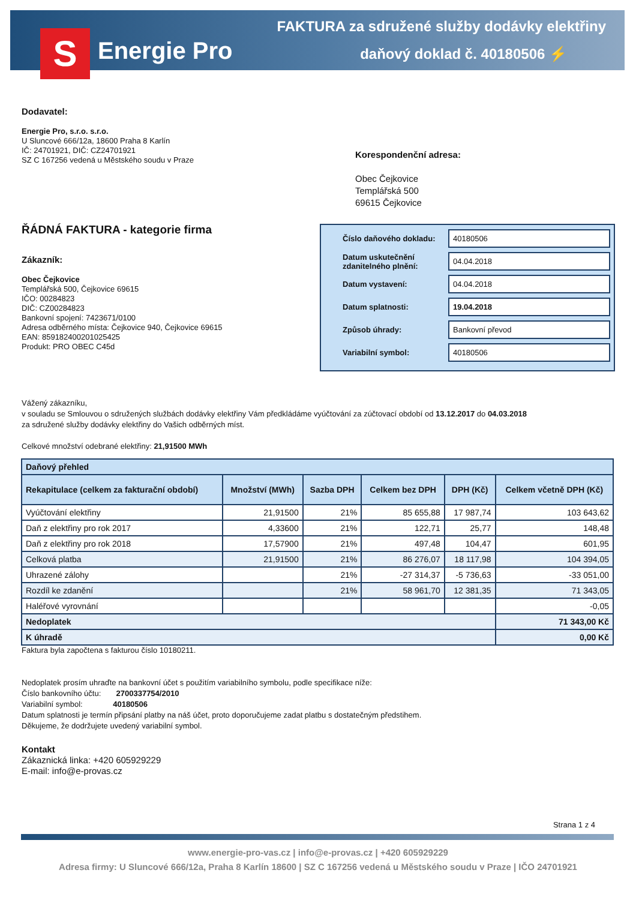S Energie Pro
FAKTURA za sdružené služby dodávky elektřiny
daňový doklad č. 40180506 ⚡
Dodavatel:
Energie Pro, s.r.o. s.r.o.
U Sluncové 666/12a, 18600 Praha 8 Karlín
IČ: 24701921, DIČ: CZ24701921
SZ C 167256 vedená u Městského soudu v Praze
Korespondenční adresa:
Obec Čejkovice
Templářská 500
69615 Čejkovice
ŘÁDNÁ FAKTURA - kategorie firma
Zákazník:
Obec Čejkovice
Templářská 500, Čejkovice 69615
IČO: 00284823
DIČ: CZ00284823
Bankovní spojení: 7423671/0100
Adresa odběrného místa: Čejkovice 940, Čejkovice 69615
EAN: 859182400201025425
Produkt: PRO OBEC C45d
| Číslo daňového dokladu: | 40180506 |
| Datum uskutečnění zdanitelného plnění: | 04.04.2018 |
| Datum vystavení: | 04.04.2018 |
| Datum splatnosti: | 19.04.2018 |
| Způsob úhrady: | Bankovní převod |
| Variabilní symbol: | 40180506 |
Vážený zákazníku,
v souladu se Smlouvou o sdružených službách dodávky elektřiny Vám předkládáme vyúčtování za zúčtovací období od 13.12.2017 do 04.03.2018
za sdružené služby dodávky elektřiny do Vašich odběrných míst.
Celkové množství odebrané elektřiny: 21,91500 MWh
| Daňový přehled | | | | | |
| --- | --- | --- | --- | --- | --- |
| Rekapitulace (celkem za fakturační období) | Množství (MWh) | Sazba DPH | Celkem bez DPH | DPH (Kč) | Celkem včetně DPH (Kč) |
| Vyúčtování elektřiny | 21,91500 | 21% | 85 655,88 | 17 987,74 | 103 643,62 |
| Daň z elektřiny pro rok 2017 | 4,33600 | 21% | 122,71 | 25,77 | 148,48 |
| Daň z elektřiny pro rok 2018 | 17,57900 | 21% | 497,48 | 104,47 | 601,95 |
| Celková platba | 21,91500 | 21% | 86 276,07 | 18 117,98 | 104 394,05 |
| Uhrazené zálohy | | 21% | -27 314,37 | -5 736,63 | -33 051,00 |
| Rozdíl ke zdanění | | 21% | 58 961,70 | 12 381,35 | 71 343,05 |
| Haléřové vyrovnání | | | | | -0,05 |
| Nedoplatek | | | | | 71 343,00 Kč |
| K úhradě | | | | | 0,00 Kč |
Faktura byla započtena s fakturou číslo 10180211.
Nedoplatek prosím uhraďte na bankovní účet s použitím variabilního symbolu, podle specifikace níže:
Číslo bankovního účtu: 2700337754/2010
Variabilní symbol: 40180506
Datum splatnosti je termín připsání platby na náš účet, proto doporučujeme zadat platbu s dostatečným předstihem.
Děkujeme, že dodržujete uvedený variabilní symbol.
Kontakt
Zákaznická linka: +420 605929229
E-mail: info@e-provas.cz
Strana 1 z 4
www.energie-pro-vas.cz | info@e-provas.cz | +420 605929229
Adresa firmy: U Sluncové 666/12a, Praha 8 Karlín 18600 | SZ C 167256 vedená u Městského soudu v Praze | IČO 24701921